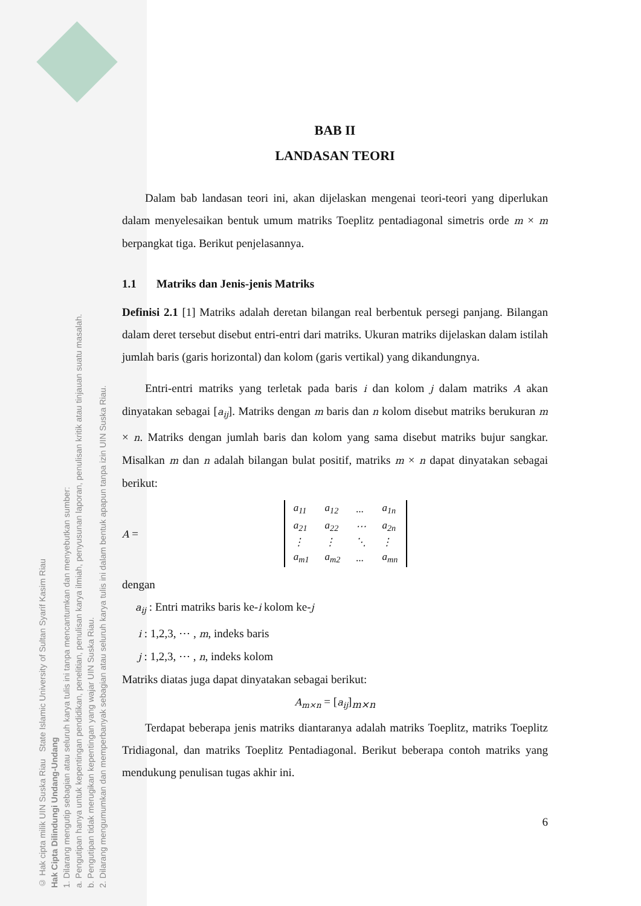© Hak cipta milik UIN Suska Riau State Islamic University of Sultan Syarif Kasim Riau
Hak Cipta Dilindungi Undang-Undang
1. Dilarang mengutip sebagian atau seluruh karya tulis ini tanpa mencantumkan dan menyebutkan sumber:
a. Pengutipan hanya untuk kepentingan pendidikan, penelitian, penulisan karya ilmiah, penyusunan laporan, penulisan kritik atau tinjauan suatu masalah.
b. Pengutipan tidak merugikan kepentingan yang wajar UIN Suska Riau.
2. Dilarang mengumumkan dan memperbanyak sebagian atau seluruh karya tulis ini dalam bentuk apapun tanpa izin UIN Suska Riau.
BAB II
LANDASAN TEORI
Dalam bab landasan teori ini, akan dijelaskan mengenai teori-teori yang diperlukan dalam menyelesaikan bentuk umum matriks Toeplitz pentadiagonal simetris orde m × m berpangkat tiga. Berikut penjelasannya.
1.1 Matriks dan Jenis-jenis Matriks
Definisi 2.1 [1] Matriks adalah deretan bilangan real berbentuk persegi panjang. Bilangan dalam deret tersebut disebut entri-entri dari matriks. Ukuran matriks dijelaskan dalam istilah jumlah baris (garis horizontal) dan kolom (garis vertikal) yang dikandungnya.
Entri-entri matriks yang terletak pada baris i dan kolom j dalam matriks A akan dinyatakan sebagai [a<sub>ij</sub>]. Matriks dengan m baris dan n kolom disebut matriks berukuran m × n. Matriks dengan jumlah baris dan kolom yang sama disebut matriks bujur sangkar. Misalkan m dan n adalah bilangan bulat positif, matriks m × n dapat dinyatakan sebagai berikut:
A =
| a<sub>11</sub> | a<sub>12</sub> | ... | a<sub>1n</sub> |
| a<sub>21</sub> | a<sub>22</sub> | ⋯ | a<sub>2n</sub> |
| ⋮ | ⋮ | ⋱ | ⋮ |
| a<sub>m1</sub> | a<sub>m2</sub> | ... | a<sub>mn</sub> |
dengan
a<sub>ij</sub> : Entri matriks baris ke-i kolom ke-j
i : 1,2,3, ⋯ , m, indeks baris
j : 1,2,3, ⋯ , n, indeks kolom
Matriks diatas juga dapat dinyatakan sebagai berikut:
A<sub>m×n</sub> = [a<sub>ij</sub>]<sub>m×n</sub>
Terdapat beberapa jenis matriks diantaranya adalah matriks Toeplitz, matriks Toeplitz Tridiagonal, dan matriks Toeplitz Pentadiagonal. Berikut beberapa contoh matriks yang mendukung penulisan tugas akhir ini.
6